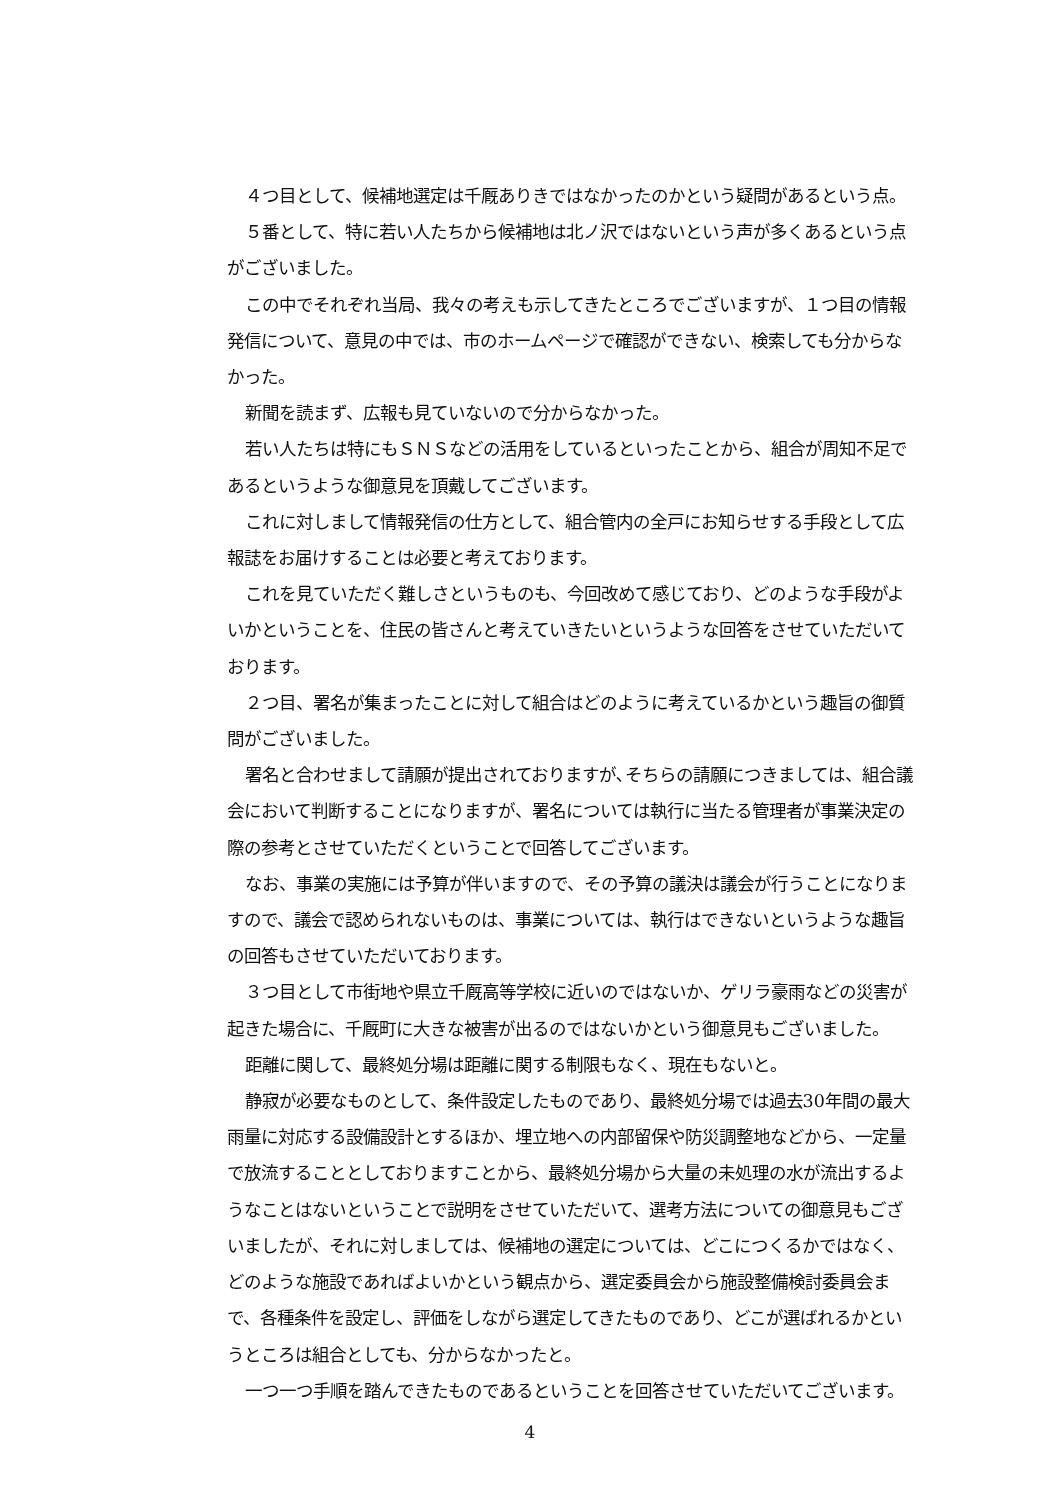４つ目として、候補地選定は千厩ありきではなかったのかという疑問があるという点。
５番として、特に若い人たちから候補地は北ノ沢ではないという声が多くあるという点がございました。
この中でそれぞれ当局、我々の考えも示してきたところでございますが、１つ目の情報発信について、意見の中では、市のホームページで確認ができない、検索しても分からなかった。
新聞を読まず、広報も見ていないので分からなかった。
若い人たちは特にもＳＮＳなどの活用をしているといったことから、組合が周知不足であるというような御意見を頂戴してございます。
これに対しまして情報発信の仕方として、組合管内の全戸にお知らせする手段として広報誌をお届けすることは必要と考えております。
これを見ていただく難しさというものも、今回改めて感じており、どのような手段がよいかということを、住民の皆さんと考えていきたいというような回答をさせていただいております。
２つ目、署名が集まったことに対して組合はどのように考えているかという趣旨の御質問がございました。
署名と合わせまして請願が提出されておりますが､そちらの請願につきましては、組合議会において判断することになりますが、署名については執行に当たる管理者が事業決定の際の参考とさせていただくということで回答してございます。
なお、事業の実施には予算が伴いますので、その予算の議決は議会が行うことになりますので、議会で認められないものは、事業については、執行はできないというような趣旨の回答もさせていただいております。
３つ目として市街地や県立千厩高等学校に近いのではないか、ゲリラ豪雨などの災害が起きた場合に、千厩町に大きな被害が出るのではないかという御意見もございました。
距離に関して、最終処分場は距離に関する制限もなく、現在もないと。
静寂が必要なものとして、条件設定したものであり、最終処分場では過去30年間の最大雨量に対応する設備設計とするほか、埋立地への内部留保や防災調整地などから、一定量で放流することとしておりますことから、最終処分場から大量の未処理の水が流出するようなことはないということで説明をさせていただいて、選考方法についての御意見もございましたが、それに対しましては、候補地の選定については、どこにつくるかではなく、どのような施設であればよいかという観点から、選定委員会から施設整備検討委員会まで、各種条件を設定し、評価をしながら選定してきたものであり、どこが選ばれるかというところは組合としても、分からなかったと。
一つ一つ手順を踏んできたものであるということを回答させていただいてございます。
4